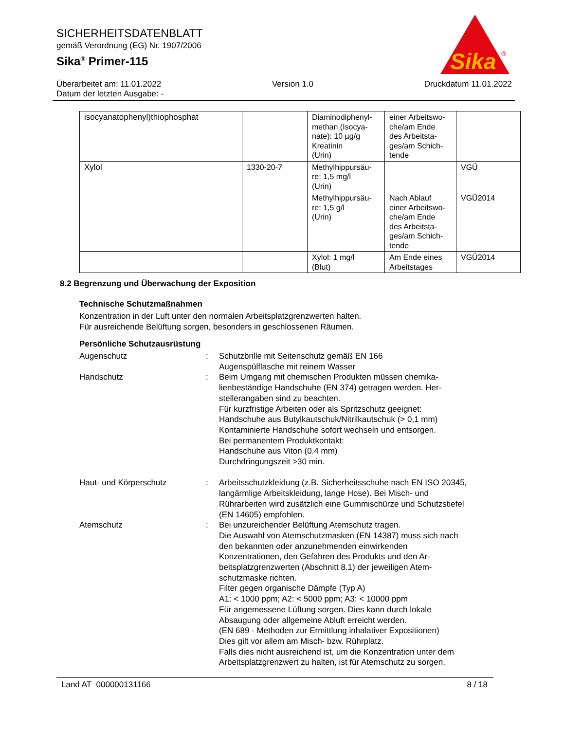SICHERHEITSDATENBLATT
gemäß Verordnung (EG) Nr. 1907/2006
Sika<sup>®</sup> Primer-115
Sika
®
Überarbeitet am: 11.01.2022 Version 1.0 Druckdatum 11.01.2022
Datum der letzten Ausgabe: -
| isocyanatophenyl)thiophosphat | | Diaminodiphenyl- methan (Isocya- nate): 10 µg/g Kreatinin (Urin) | einer Arbeitswo- che/am Ende des Arbeitsta- ges/am Schich- tende | |
| Xylol | 1330-20-7 | Methylhippursäu- re: 1,5 mg/l (Urin) | | VGÜ |
| | | Methylhippursäu- re: 1,5 g/l (Urin) | Nach Ablauf einer Arbeitswo- che/am Ende des Arbeitsta- ges/am Schich- tende | VGÜ2014 |
| | | Xylol: 1 mg/l (Blut) | Am Ende eines Arbeitstages | VGÜ2014 |
8.2 Begrenzung und Überwachung der Exposition
Technische Schutzmaßnahmen
Konzentration in der Luft unter den normalen Arbeitsplatzgrenzwerten halten.
Für ausreichende Belüftung sorgen, besonders in geschlossenen Räumen.
Persönliche Schutzausrüstung
Augenschutz : Schutzbrille mit Seitenschutz gemäß EN 166
Augenspülflasche mit reinem Wasser
Handschutz : Beim Umgang mit chemischen Produkten müssen chemika-lienbeständige Handschuhe (EN 374) getragen werden. Her-stellerangaben sind zu beachten.
Für kurzfristige Arbeiten oder als Spritzschutz geeignet:
Handschuhe aus Butylkautschuk/Nitrilkautschuk (> 0,1 mm)
Kontaminierte Handschuhe sofort wechseln und entsorgen.
Bei permanentem Produktkontakt:
Handschuhe aus Viton (0.4 mm)
Durchdringungszeit >30 min.
Haut- und Körperschutz : Arbeitsschutzkleidung (z.B. Sicherheitsschuhe nach EN ISO 20345, langärmlige Arbeitskleidung, lange Hose). Bei Misch- und Rührarbeiten wird zusätzlich eine Gummischürze und Schutzstiefel (EN 14605) empfohlen.
Atemschutz : Bei unzureichender Belüftung Atemschutz tragen.
Die Auswahl von Atemschutzmasken (EN 14387) muss sich nach den bekannten oder anzunehmenden einwirkenden Konzentrationen, den Gefahren des Produkts und den Ar-beitsplatzgrenzwerten (Abschnitt 8.1) der jeweiligen Atem-schutzmaske richten.
Filter gegen organische Dämpfe (Typ A)
A1: < 1000 ppm; A2: < 5000 ppm; A3: < 10000 ppm
Für angemessene Lüftung sorgen. Dies kann durch lokale Absaugung oder allgemeine Abluft erreicht werden.
(EN 689 - Methoden zur Ermittlung inhalativer Expositionen)
Dies gilt vor allem am Misch- bzw. Rührplatz.
Falls dies nicht ausreichend ist, um die Konzentration unter dem Arbeitsplatzgrenzwert zu halten, ist für Atemschutz zu sorgen.
Land AT 000000131166 8 / 18